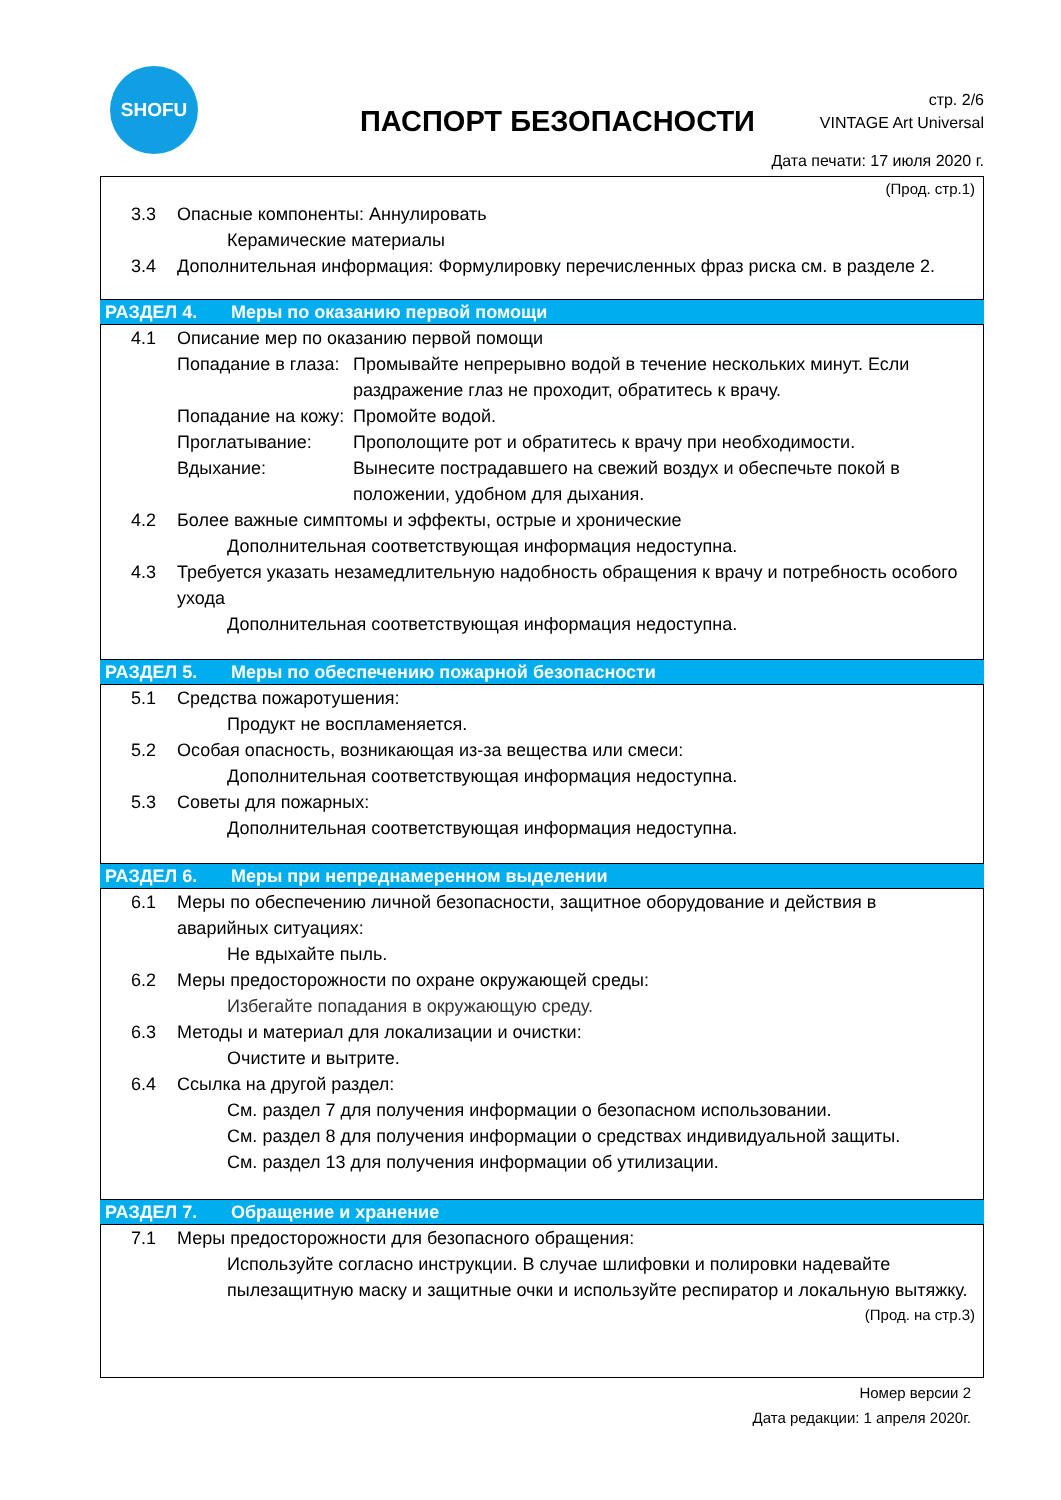SHOFU
ПАСПОРТ БЕЗОПАСНОСТИ
стр. 2/6
VINTAGE Art Universal
Дата печати: 17 июля 2020 г.
(Прод. стр.1)
3.3 Опасные компоненты: Аннулировать
Керамические материалы
3.4 Дополнительная информация: Формулировку перечисленных фраз риска см. в разделе 2.
РАЗДЕЛ 4. Меры по оказанию первой помощи
4.1 Описание мер по оказанию первой помощи
Попадание в глаза:
Промывайте непрерывно водой в течение нескольких минут. Если раздражение глаз не проходит, обратитесь к врачу.
Попадание на кожу:
Промойте водой.
Проглатывание: Прополощите рот и обратитесь к врачу при необходимости.
Вдыхание: Вынесите пострадавшего на свежий воздух и обеспечьте покой в положении, удобном для дыхания.
4.2 Более важные симптомы и эффекты, острые и хронические
Дополнительная соответствующая информация недоступна.
4.3 Требуется указать незамедлительную надобность обращения к врачу и потребность особого
ухода
Дополнительная соответствующая информация недоступна.
РАЗДЕЛ 5. Меры по обеспечению пожарной безопасности
5.1 Средства пожаротушения:
Продукт не воспламеняется.
5.2 Особая опасность, возникающая из-за вещества или смеси:
Дополнительная соответствующая информация недоступна.
5.3 Советы для пожарных:
Дополнительная соответствующая информация недоступна.
РАЗДЕЛ 6. Меры при непреднамеренном выделении
6.1 Меры по обеспечению личной безопасности, защитное оборудование и действия в
аварийных ситуациях:
Не вдыхайте пыль.
6.2 Меры предосторожности по охране окружающей среды:
Избегайте попадания в окружающую среду.
6.3 Методы и материал для локализации и очистки:
Очистите и вытрите.
6.4 Ссылка на другой раздел:
См. раздел 7 для получения информации о безопасном использовании.
См. раздел 8 для получения информации о средствах индивидуальной защиты.
См. раздел 13 для получения информации об утилизации.
РАЗДЕЛ 7. Обращение и хранение
7.1 Меры предосторожности для безопасного обращения:
Используйте согласно инструкции. В случае шлифовки и полировки надевайте пылезащитную маску и защитные очки и используйте респиратор и локальную вытяжку.
(Прод. на стр.3)
Номер версии 2
Дата редакции: 1 апреля 2020г.